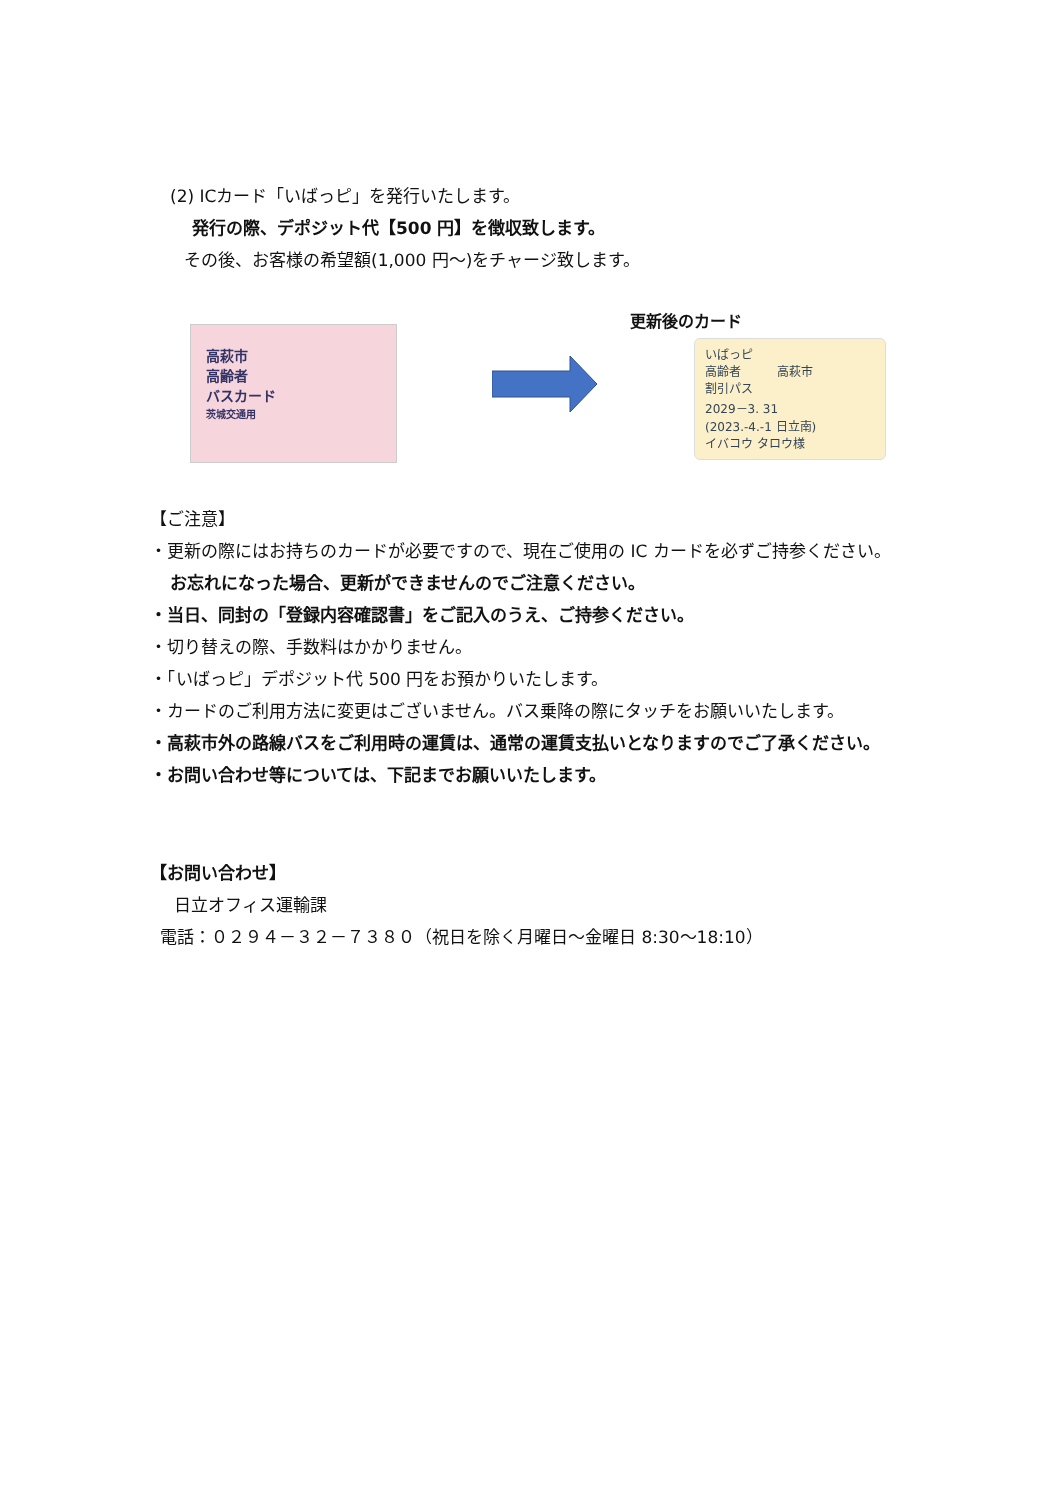(2) ICカード「いばっピ」を発行いたします。
発行の際、デポジット代【500 円】を徴収致します。
その後、お客様の希望額(1,000 円～)をチャージ致します。
高萩市
高齢者
バスカード
茨城交通用
更新後のカード
いばっピ
高齢者　　　高萩市
割引パス
2029－3. 31
(2023.-4.-1 日立南)
イバコウ タロウ様
【ご注意】
・更新の際にはお持ちのカードが必要ですので、現在ご使用の IC カードを必ずご持参ください。
お忘れになった場合、更新ができませんのでご注意ください。
・当日、同封の「登録内容確認書」をご記入のうえ、ご持参ください。
・切り替えの際、手数料はかかりません。
・「いばっピ」デポジット代 500 円をお預かりいたします。
・カードのご利用方法に変更はございません。バス乗降の際にタッチをお願いいたします。
・高萩市外の路線バスをご利用時の運賃は、通常の運賃支払いとなりますのでご了承ください。
・お問い合わせ等については、下記までお願いいたします。
【お問い合わせ】
日立オフィス運輸課
電話：０２９４－３２－７３８０（祝日を除く月曜日～金曜日 8:30～18:10）